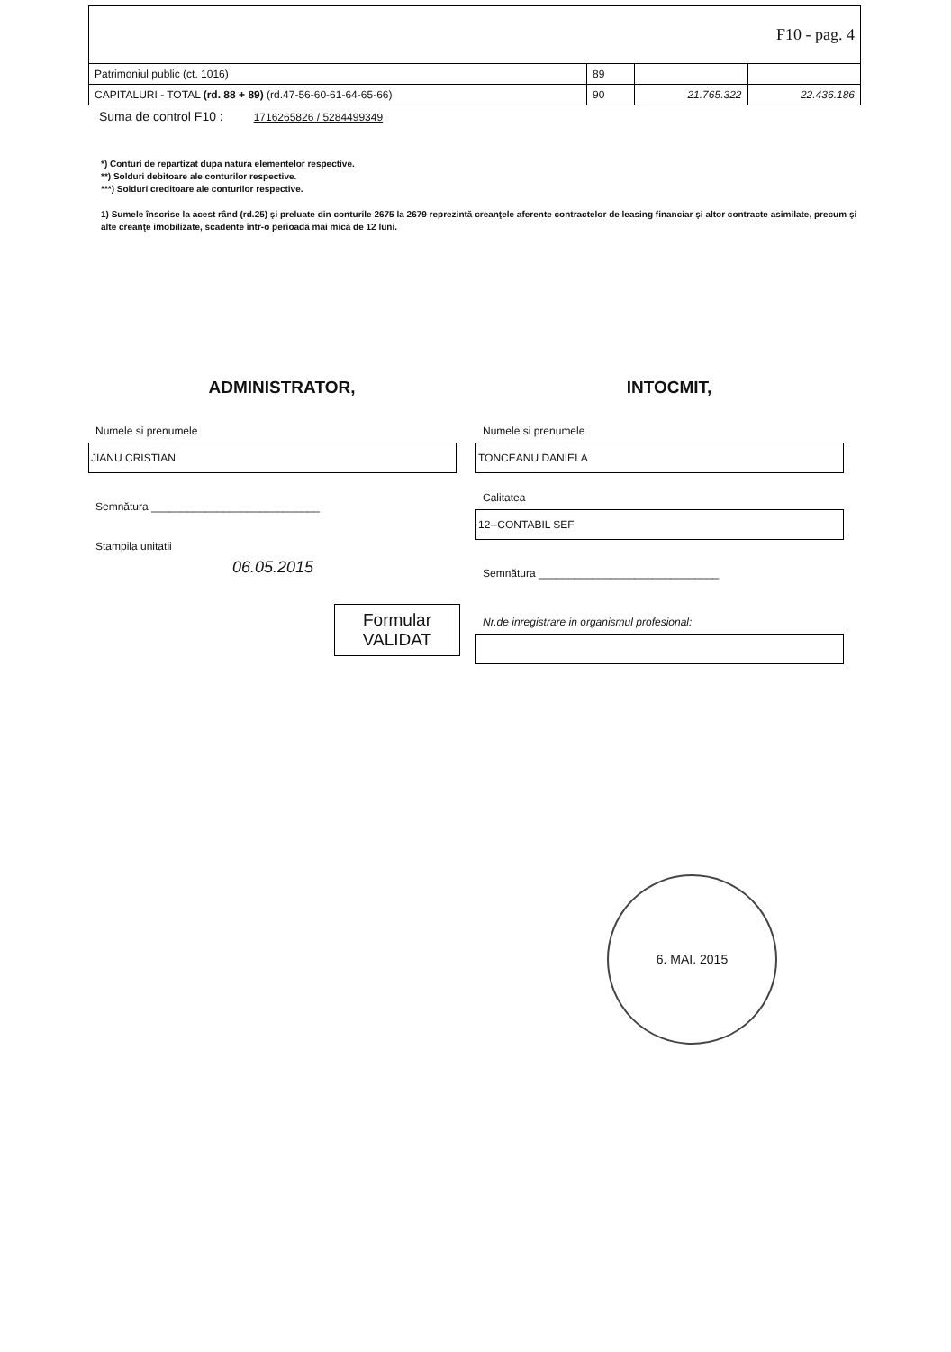| F10 - pag. 4 | | | |
| Patrimoniul public (ct. 1016) | 89 | | |
| CAPITALURI - TOTAL (rd. 88 + 89) (rd.47-56-60-61-64-65-66) | 90 | 21.765.322 | 22.436.186 |
Suma de control F10 : 1716265826 / 5284499349
*) Conturi de repartizat dupa natura elementelor respective.
**) Solduri debitoare ale conturilor respective.
***) Solduri creditoare ale conturilor respective.
1) Sumele înscrise la acest rând (rd.25) şi preluate din conturile 2675 la 2679 reprezintă creanţele aferente contractelor de leasing financiar şi altor contracte asimilate, precum şi alte creanţe imobilizate, scadente într-o perioadă mai mică de 12 luni.
ADMINISTRATOR,
Numele si prenumele
JIANU CRISTIAN
Semnătura ____________________________
Stampila unitatii
06.05.2015
Formular
VALIDAT
INTOCMIT,
Numele si prenumele
TONCEANU DANIELA
Calitatea
12--CONTABIL SEF
Semnătura ______________________________
Nr.de inregistrare in organismul profesional:
6. MAI. 2015